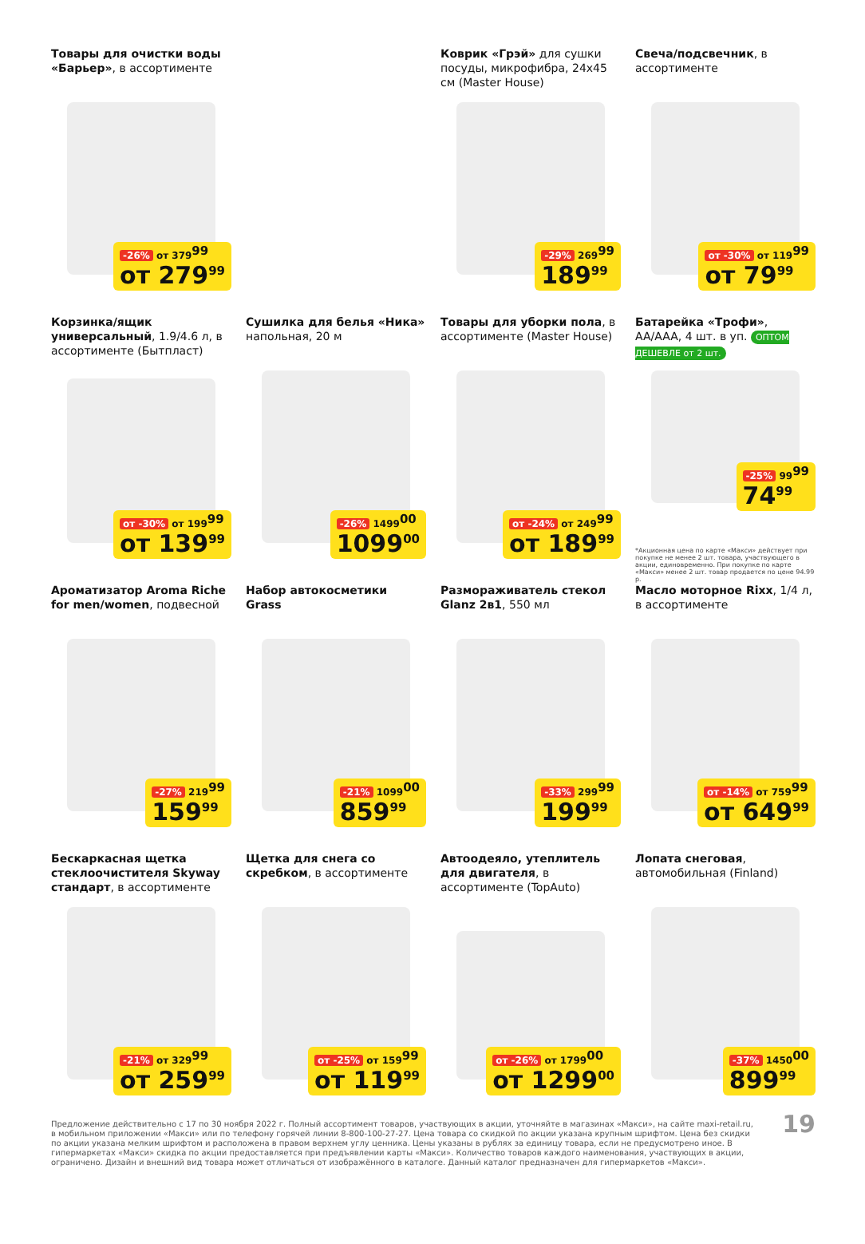Товары для очистки воды «Барьер», в ассортименте
-26% от 379<sup>99</sup>
от 279<sup>99</sup>
Коврик «Грэй» для сушки посуды, микрофибра, 24x45 см (Master House)
-29% 269<sup>99</sup>
189<sup>99</sup>
Свеча/подсвечник, в ассортименте
от -30% от 119<sup>99</sup>
от 79<sup>99</sup>
Корзинка/ящик универсальный, 1.9/4.6 л, в ассортименте (Бытпласт)
от -30% от 199<sup>99</sup>
от 139<sup>99</sup>
Сушилка для белья «Ника» напольная, 20 м
-26% 1499<sup>00</sup>
1099<sup>00</sup>
Товары для уборки пола, в ассортименте (Master House)
от -24% от 249<sup>99</sup>
от 189<sup>99</sup>
Батарейка «Трофи», AA/AAA, 4 шт. в уп. ОПТОМ ДЕШЕВЛЕ от 2 шт.
-25% 99<sup>99</sup>
74<sup>99</sup>
*Акционная цена по карте «Макси» действует при покупке не менее 2 шт. товара, участвующего в акции, единовременно. При покупке по карте «Макси» менее 2 шт. товар продается по цене 94.99 р.
Ароматизатор Aroma Riche for men/women, подвесной
-27% 219<sup>99</sup>
159<sup>99</sup>
Набор автокосметики Grass
-21% 1099<sup>00</sup>
859<sup>99</sup>
Размораживатель стекол Glanz 2в1, 550 мл
-33% 299<sup>99</sup>
199<sup>99</sup>
Масло моторное Rixx, 1/4 л, в ассортименте
от -14% от 759<sup>99</sup>
от 649<sup>99</sup>
Бескаркасная щетка стеклоочистителя Skyway стандарт, в ассортименте
-21% от 329<sup>99</sup>
от 259<sup>99</sup>
Щетка для снега со скребком, в ассортименте
от -25% от 159<sup>99</sup>
от 119<sup>99</sup>
Автоодеяло, утеплитель для двигателя, в ассортименте (TopAuto)
от -26% от 1799<sup>00</sup>
от 1299<sup>00</sup>
Лопата снеговая, автомобильная (Finland)
-37% 1450<sup>00</sup>
899<sup>99</sup>
Предложение действительно с 17 по 30 ноября 2022 г. Полный ассортимент товаров, участвующих в акции, уточняйте в магазинах «Макси», на сайте maxi-retail.ru, в мобильном приложении «Макси» или по телефону горячей линии 8-800-100-27-27. Цена товара со скидкой по акции указана крупным шрифтом. Цена без скидки по акции указана мелким шрифтом и расположена в правом верхнем углу ценника. Цены указаны в рублях за единицу товара, если не предусмотрено иное. В гипермаркетах «Макси» скидка по акции предоставляется при предъявлении карты «Макси». Количество товаров каждого наименования, участвующих в акции, ограничено. Дизайн и внешний вид товара может отличаться от изображённого в каталоге. Данный каталог предназначен для гипермаркетов «Макси».
19